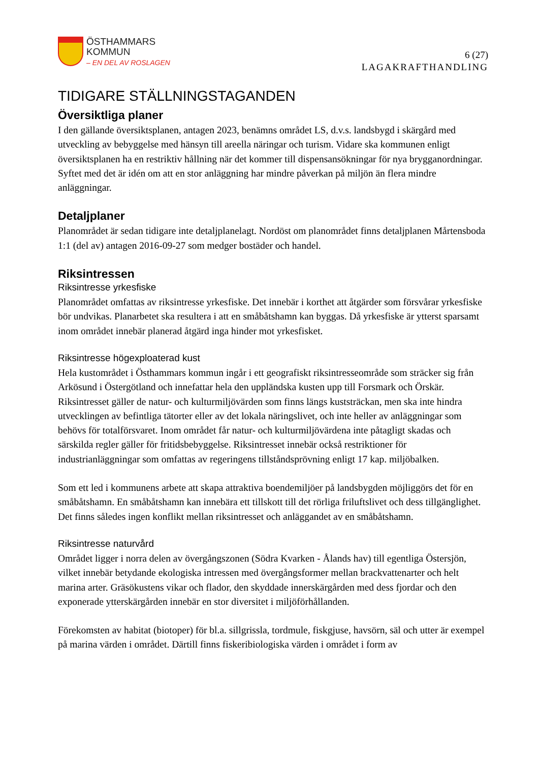ÖSTHAMMARS
KOMMUN
– EN DEL AV ROSLAGEN
6 (27)
LAGAKRAFTHANDLING
TIDIGARE STÄLLNINGSTAGANDEN
Översiktliga planer
I den gällande översiktsplanen, antagen 2023, benämns området LS, d.v.s. landsbygd i skärgård med utveckling av bebyggelse med hänsyn till areella näringar och turism. Vidare ska kommunen enligt översiktsplanen ha en restriktiv hållning när det kommer till dispensansökningar för nya brygganordningar. Syftet med det är idén om att en stor anläggning har mindre påverkan på miljön än flera mindre anläggningar.
Detaljplaner
Planområdet är sedan tidigare inte detaljplanelagt. Nordöst om planområdet finns detaljplanen Mårtensboda 1:1 (del av) antagen 2016-09-27 som medger bostäder och handel.
Riksintressen
Riksintresse yrkesfiske
Planområdet omfattas av riksintresse yrkesfiske. Det innebär i korthet att åtgärder som försvårar yrkesfiske bör undvikas. Planarbetet ska resultera i att en småbåtshamn kan byggas. Då yrkesfiske är ytterst sparsamt inom området innebär planerad åtgärd inga hinder mot yrkesfisket.
Riksintresse högexploaterad kust
Hela kustområdet i Östhammars kommun ingår i ett geografiskt riksintresseområde som sträcker sig från Arkösund i Östergötland och innefattar hela den uppländska kusten upp till Forsmark och Örskär. Riksintresset gäller de natur- och kulturmiljövärden som finns längs kuststräckan, men ska inte hindra utvecklingen av befintliga tätorter eller av det lokala näringslivet, och inte heller av anläggningar som behövs för totalförsvaret. Inom området får natur- och kulturmiljövärdena inte påtagligt skadas och särskilda regler gäller för fritidsbebyggelse. Riksintresset innebär också restriktioner för industrianläggningar som omfattas av regeringens tillståndsprövning enligt 17 kap. miljöbalken.
Som ett led i kommunens arbete att skapa attraktiva boendemiljöer på landsbygden möjliggörs det för en småbåtshamn. En småbåtshamn kan innebära ett tillskott till det rörliga friluftslivet och dess tillgänglighet. Det finns således ingen konflikt mellan riksintresset och anläggandet av en småbåtshamn.
Riksintresse naturvård
Området ligger i norra delen av övergångszonen (Södra Kvarken - Ålands hav) till egentliga Östersjön, vilket innebär betydande ekologiska intressen med övergångsformer mellan brackvattenarter och helt marina arter. Gräsökustens vikar och flador, den skyddade innerskärgården med dess fjordar och den exponerade ytterskärgården innebär en stor diversitet i miljöförhållanden.
Förekomsten av habitat (biotoper) för bl.a. sillgrissla, tordmule, fiskgjuse, havsörn, säl och utter är exempel på marina värden i området. Därtill finns fiskeribiologiska värden i området i form av